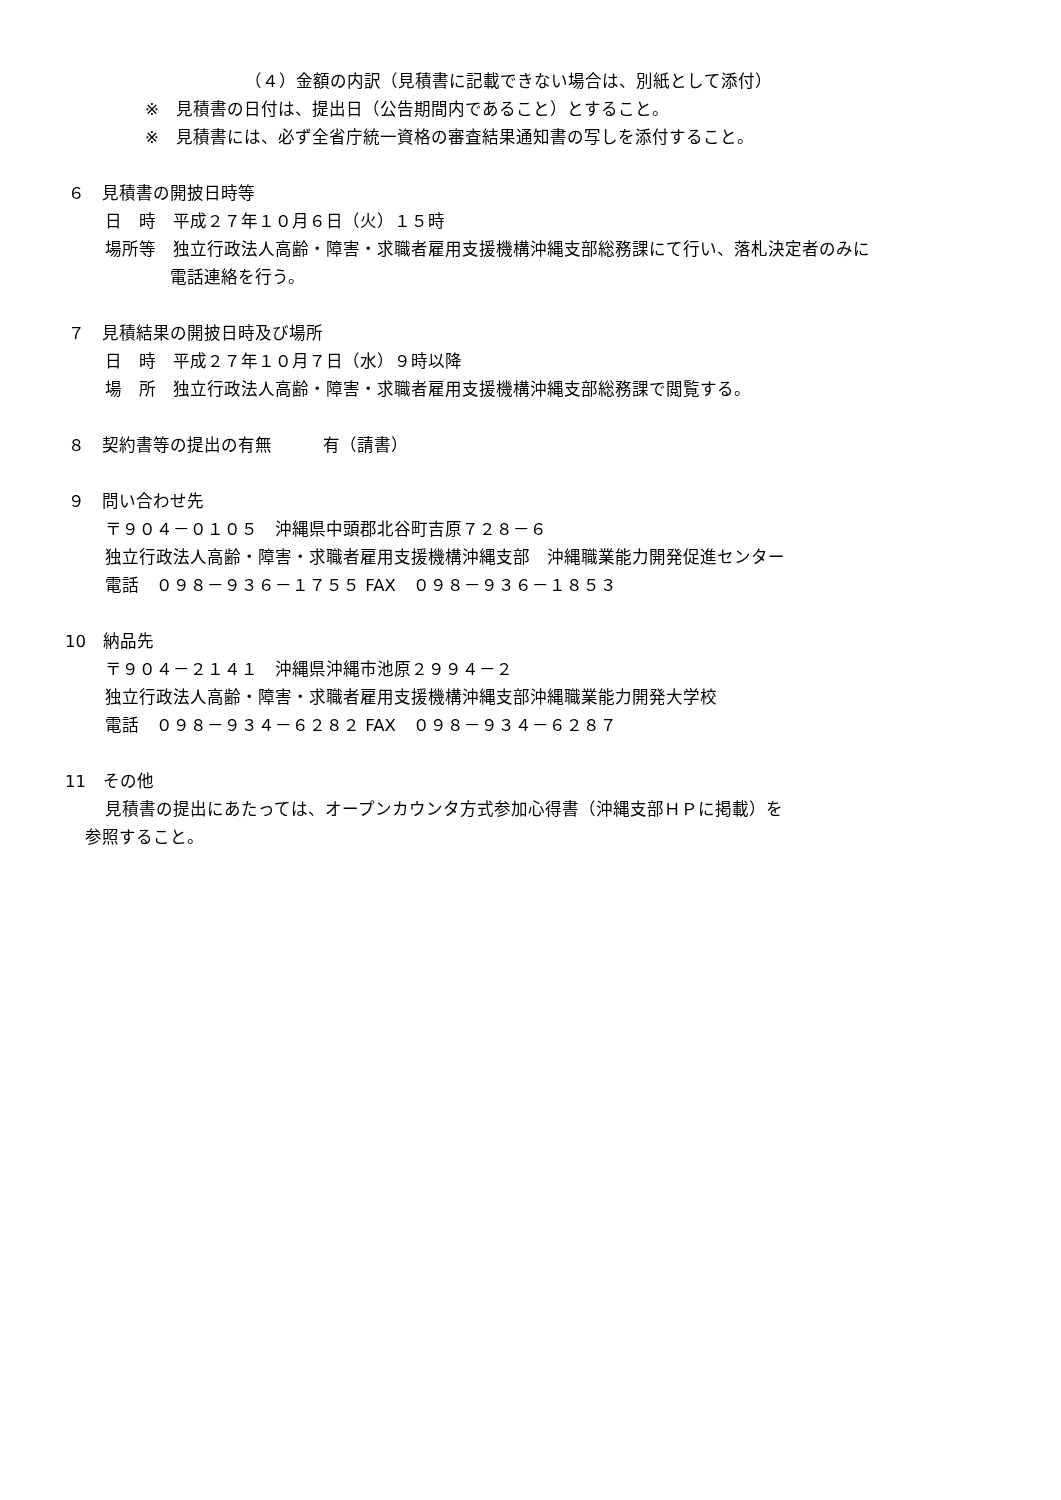（４）金額の内訳（見積書に記載できない場合は、別紙として添付）
※　見積書の日付は、提出日（公告期間内であること）とすること。
※　見積書には、必ず全省庁統一資格の審査結果通知書の写しを添付すること。
６　見積書の開披日時等
日　時　平成２７年１０月６日（火）１５時
場所等　独立行政法人高齢・障害・求職者雇用支援機構沖縄支部総務課にて行い、落札決定者のみに
電話連絡を行う。
７　見積結果の開披日時及び場所
日　時　平成２７年１０月７日（水）９時以降
場　所　独立行政法人高齢・障害・求職者雇用支援機構沖縄支部総務課で閲覧する。
８　契約書等の提出の有無　　　有（請書）
９　問い合わせ先
〒９０４－０１０５　沖縄県中頭郡北谷町吉原７２８－６
独立行政法人高齢・障害・求職者雇用支援機構沖縄支部　沖縄職業能力開発促進センター
電話　０９８－９３６－１７５５ FAX　０９８－９３６－１８５３
10　納品先
〒９０４－２１４１　沖縄県沖縄市池原２９９４－２
独立行政法人高齢・障害・求職者雇用支援機構沖縄支部沖縄職業能力開発大学校
電話　０９８－９３４－６２８２ FAX　０９８－９３４－６２８７
11　その他
見積書の提出にあたっては、オープンカウンタ方式参加心得書（沖縄支部ＨＰに掲載）を
参照すること。